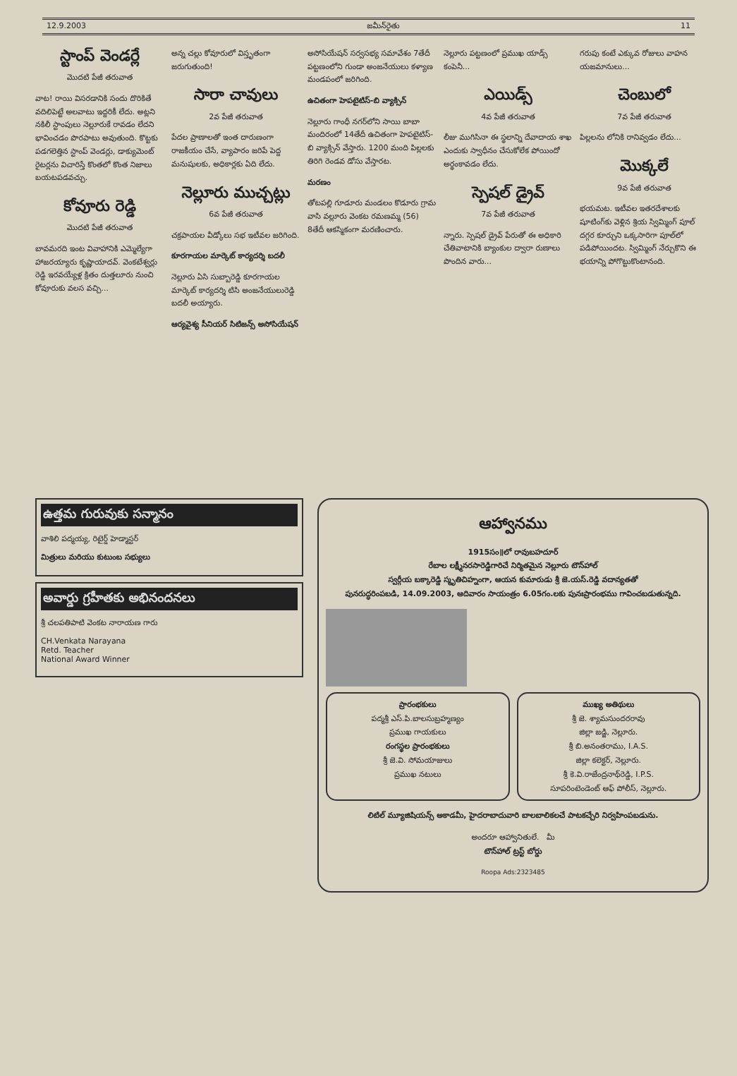12.9.2003 జమీన్‌రైతు 11
స్టాంప్ వెండర్లే
మొదటి పేజీ తరువాత
వాట! రాయి విసరడానికి సందు దొరికితే వదిలిపెట్టే అలవాటు ఇద్దరికీ లేదు. అట్లని నకిలీ స్టాంపులు నెల్లూరుకే రావడం లేదని భావించడం పొరపాటు అవుతుంది. కొట్టకు పడగలెత్తిన స్టాంప్ వెండర్లు, డాక్యుమెంట్ రైటర్లను విచారిస్తే కొంతలో కొంత నిజాలు బయటపడవచ్చు.
కోవూరు రెడ్డి
మొదటి పేజీ తరువాత
బావమరది ఇంట వివాహానికి ఎమ్మెల్యేగా హాజరయ్యారు కృష్ణాయాదవ్. వెంకటేశ్వర్లు రెడ్డి ఇరవయ్యేళ్ల క్రితం దుత్తలూరు నుంచి కోవూరుకు వలస వచ్చి...
అన్న చల్లు కోవూరులో విస్తృతంగా జరుగుతుంది!
సారా చావులు
2వ పేజీ తరువాత
పేదల ప్రాణాలతో ఇంత దారుణంగా రాజకీయం చేసే, వ్యాపారం జరిపే పెద్ద మనుషులకు, అధికార్లకు ఏది లేదు.
నెల్లూరు ముచ్చట్లు
6వ పేజీ తరువాత
చక్రపాయల వీడ్కోలు సభ ఇటీవల జరిగింది.
కూరగాయల మార్కెట్ కార్యదర్శి బదలీ
నెల్లూరు ఏసి సుబ్బారెడ్డి కూరగాయల మార్కెట్ కార్యదర్శి టిసి అంజనేయులురెడ్డి బదలీ అయ్యారు.
ఆర్యవైశ్య సీనియర్ సిటిజన్స్ అసోసియేషన్
అసోసియేషన్ సర్వసభ్య సమావేశం 7తేదీ పట్టణంలోని గుండా అంజనేయులు కళ్యాణ మండపంలో జరిగింది.
ఉచితంగా హెపటైటిస్-బి వ్యాక్సిన్
నెల్లూరు గాంధీ నగర్‌లోని సాయి బాబా మందిరంలో 14తేదీ ఉచితంగా హెపటైటిస్-బి వ్యాక్సిన్ వేస్తారు. 1200 మంది పిల్లలకు తిరిగి రెండవ డోసు వేస్తారట.
మరణం
తోటపల్లి గూడూరు మండలం కొడూరు గ్రామ వాసి వల్లూరు వెంకట రమణమ్మ (56) 8తేదీ ఆకస్మికంగా మరణించారు.
నెల్లూరు పట్టణంలో ప్రముఖ యాడ్స్ కంపెనీ...
ఎయిడ్స్
4వ పేజీ తరువాత
లీజు ముగిసినా ఈ స్థలాన్ని దేవాదాయ శాఖ ఎందుకు స్వాధీనం చేసుకోలేక పోయిందో అర్థంకావడం లేదు.
స్పెషల్ డ్రైవ్
7వ పేజీ తరువాత
న్నారు. స్పెషల్ డ్రైవ్ పేరుతో ఈ అధికారి చేతివాటానికి బ్యాంకుల ద్వారా రుణాలు పొందిన వారు...
గరుపు కంటే ఎక్కువ రోజులు వాహన యజమానులు...
చెంబులో
7వ పేజీ తరువాత
పిల్లలను లోనికి రానివ్వడం లేదు...
మొక్కలే
9వ పేజీ తరువాత
భయమట. ఇటీవల ఇతరదేశాలకు షూటింగ్‌కు వెళ్లిన శ్రియ స్విమ్మింగ్ పూల్ దగ్గర కూర్చుని ఒక్కసారిగా పూల్‌లో పడిపోయిందట. స్విమ్మింగ్ నేర్చుకొని ఈ భయాన్ని పోగొట్టుకొంటానంది.
ఉత్తమ గురువుకు సన్మానం
వాశిలి పద్మయ్య, రిటైర్డ్ హెడ్మాస్టర్
మిత్రులు మరియు కుటుంబ సభ్యులు
అవార్డు గ్రహీతకు అభినందనలు
శ్రీ చలపతిపాటి వెంకట నారాయణ గారు
CH.Venkata Narayana
Retd. Teacher
National Award Winner
ఆహ్వానము
1915సం॥లో రావుబహదూర్
రేబాల లక్ష్మీనరసారెడ్డిగారిచే నిర్మితమైన నెల్లూరు టౌన్‌హాల్
స్వర్గీయ బక్కారెడ్డి స్మృతిచిహ్నంగా, ఆయన కుమారుడు శ్రీ జె.యస్.రెడ్డి వదాన్యతతో
పునరుద్ధరింపబడి, 14.09.2003, ఆదివారం సాయంత్రం 6.05గం.లకు పునఃప్రారంభము గావించబడుతున్నది.
ప్రారంభకులు
పద్మశ్రీ ఎస్.పి.బాలసుబ్రహ్మణ్యం
ప్రముఖ గాయకులు
రంగస్థల ప్రారంభకులు
శ్రీ జె.వి. సోమయాజులు
ప్రముఖ నటులు
ముఖ్య అతిథులు
శ్రీ జె. శ్యామసుందరరావు
జిల్లా జడ్జి, నెల్లూరు.
శ్రీ బి.అనంతరాము, I.A.S.
జిల్లా కలెక్టర్, నెల్లూరు.
శ్రీ కె.వి.రాజేంద్రనాథ్‌రెడ్డి, I.P.S.
సూపరింటెండెంట్ ఆఫ్ పోలీస్, నెల్లూరు.
లిటిల్ మ్యూజిషియన్స్ అకాడమీ, హైదరాబాదువారి బాలబాలికలచే పాటకచ్చేరి నిర్వహింపబడును.
అందరూ ఆహ్వానితులే. మీ
టౌన్‌హాల్ ట్రస్ట్ బోర్డు
Roopa Ads:2323485